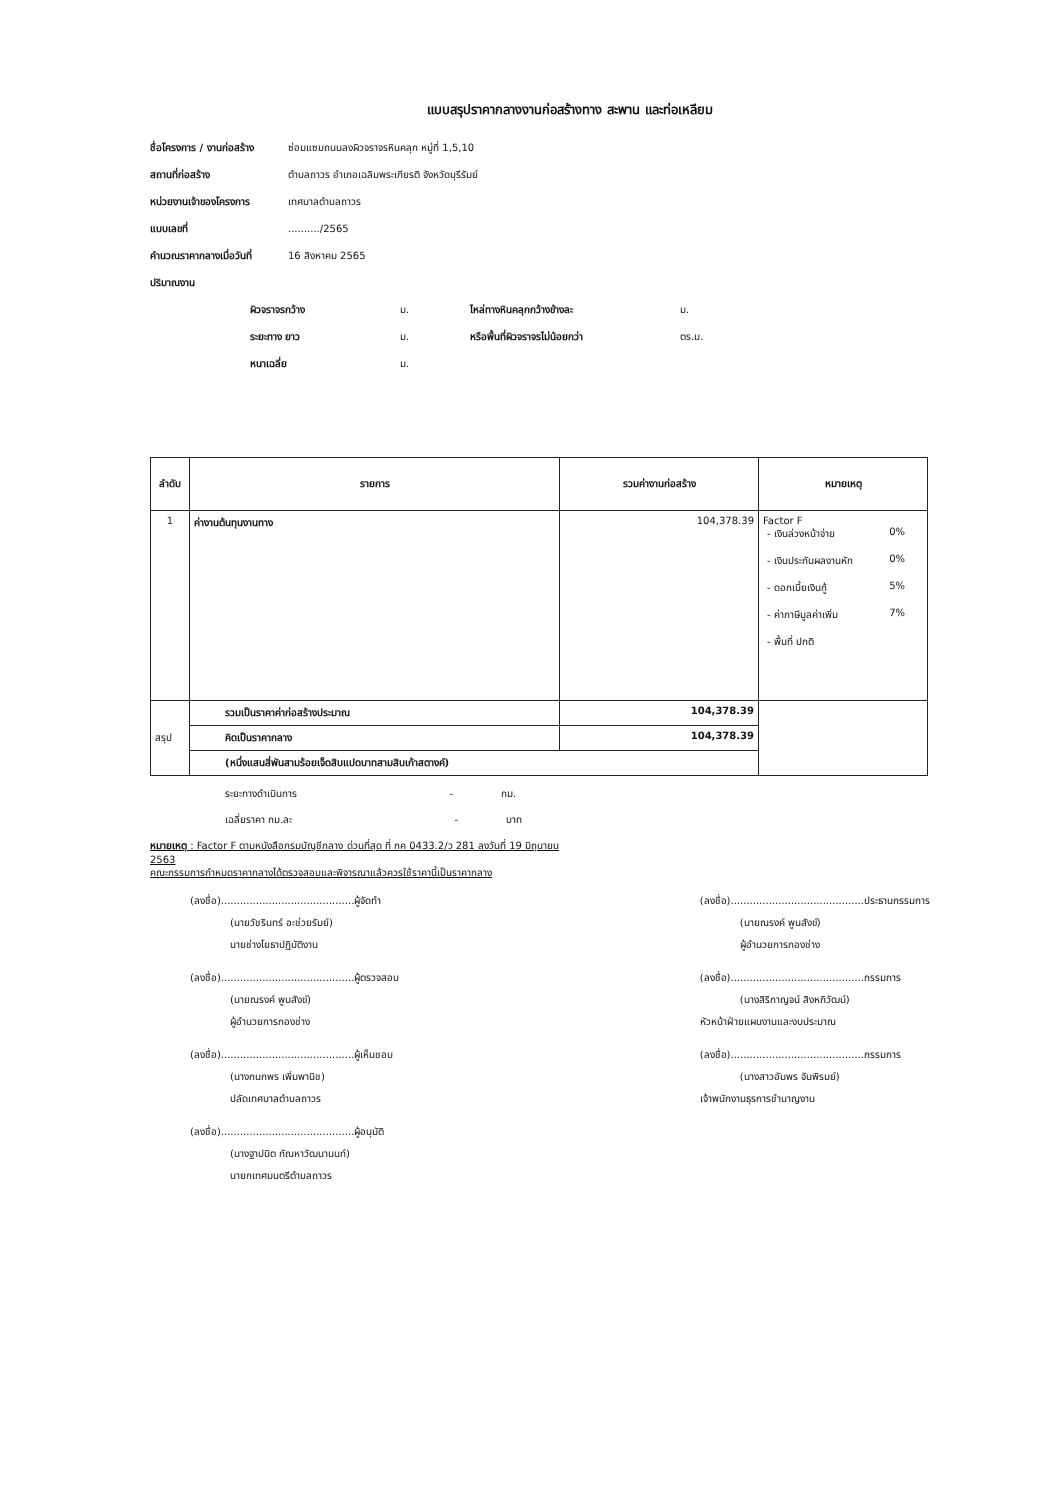แบบสรุปราคากลางงานก่อสร้างทาง สะพาน และท่อเหลียม
ชื่อโครงการ / งานก่อสร้าง ซ่อมแซมถนนลงผิวจราจรหินคลุก หมู่ที่ 1,5,10
สถานที่ก่อสร้าง ตำบลถาวร อำเภอเฉลิมพระเกียรติ จังหวัดบุรีรัมย์
หน่วยงานเจ้าของโครงการ เทศบาลตำบลถาวร
แบบเลขที่........../2565
คำนวณราคากลางเมื่อวันที่ 16 สิงหาคม 2565
ปริมาณงาน
ผิวจราจรกว้าง ม. ไหล่ทางหินคลุกกว้างข้างละ ม.
ระยะทาง ยาว ม. หรือพื้นที่ผิวจราจรไม่น้อยกว่า ตร.ม.
หนาเฉลี่ย ม.
| ลำดับ | รายการ | รวมค่างานก่อสร้าง | หมายเหตุ |
| --- | --- | --- | --- |
| 1 | ค่างานต้นทุนงานทาง | 104,378.39 | Factor F - เงินล่วงหน้าจ่าย 0% - เงินประกันผลงานหัก 0% - ดอกเบี้ยเงินกู้ 5% - ค่าภาษีมูลค่าเพิ่ม 7% - พื้นที่ ปกติ |
| สรุป | รวมเป็นราคาค่าก่อสร้างประมาณ | 104,378.39 | |
| | คิดเป็นราคากลาง | 104,378.39 | |
| | (หนึ่งแสนสี่พันสามร้อยเจ็ดสิบแปดบาทสามสิบเก้าสตางค์) | | |
ระยะทางดำเนินการ - กม.
เฉลี่ยราคา กม.ละ - บาท
หมายเหตุ : Factor F ตามหนังสือกรมบัญชีกลาง ด่วนที่สุด ที่ กค 0433.2/ว 281 ลงวันที่ 19 มิถุนายน 2563
คณะกรรมการกำหนดราคากลางได้ตรวจสอบและพิจารณาแล้วควรใช้ราคานี้เป็นราคากลาง
(ลงชื่อ)..........................................ผู้จัดทำ
(นายวัชรินทร์ อะช่วยรัมย์)
นายช่างโยธาปฏิบัติงาน
(ลงชื่อ)..........................................ผู้ตรวจสอบ
(นายณรงค์ พูนสังข์)
ผู้อำนวยการกองช่าง
(ลงชื่อ)..........................................ผู้เห็นชอบ
(นางกนกพร เพิ่มพานิช)
ปลัดเทศบาลตำบลถาวร
(ลงชื่อ)..........................................ผู้อนุมัติ
(นางฐาปนิต กัณหาวัฒนานนท์)
นายกเทศมนตรีตำบลถาวร
(ลงชื่อ)..........................................ประธานกรรมการ
(นายณรงค์ พูนสังข์)
ผู้อำนวยการกองช่าง
(ลงชื่อ)..........................................กรรมการ
(นางสิริกาญจน์ สิงหภิวัฒน์)
หัวหน้าฝ่ายแผนงานและงบประมาณ
(ลงชื่อ)..........................................กรรมการ
(นางสาวอัมพร จันพิรมย์)
เจ้าพนักงานธุรการชำนาญงาน